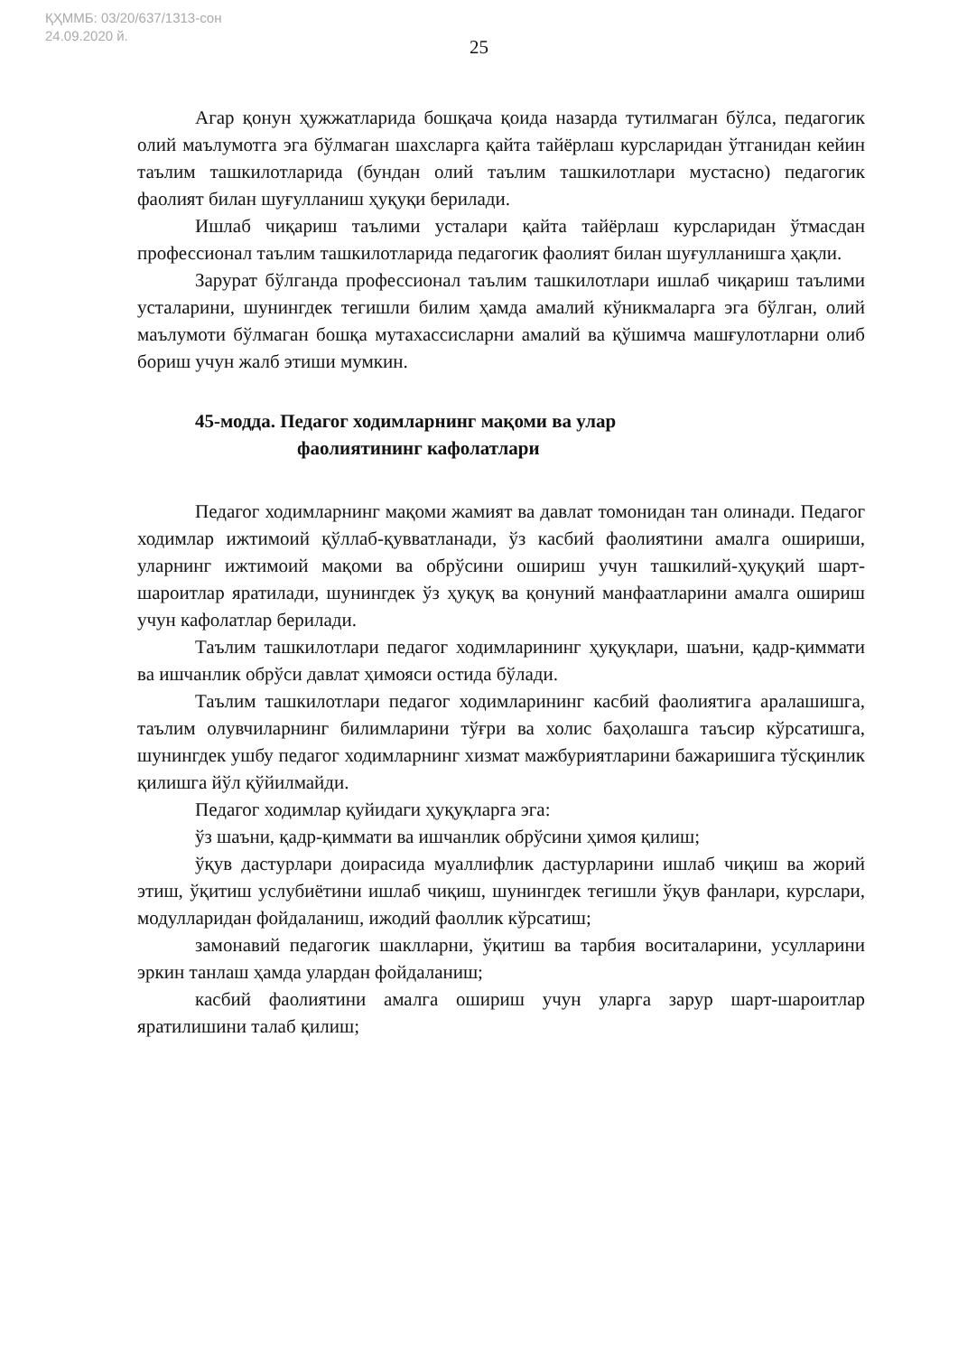ҚҲММБ: 03/20/637/1313-сон
24.09.2020 й.
25
Агар қонун ҳужжатларида бошқача қоида назарда тутилмаган бўлса, педагогик олий маълумотга эга бўлмаган шахсларга қайта тайёрлаш курсларидан ўтганидан кейин таълим ташкилотларида (бундан олий таълим ташкилотлари мустасно) педагогик фаолият билан шуғулланиш ҳуқуқи берилади.
Ишлаб чиқариш таълими усталари қайта тайёрлаш курсларидан ўтмасдан профессионал таълим ташкилотларида педагогик фаолият билан шуғулланишга ҳақли.
Зарурат бўлганда профессионал таълим ташкилотлари ишлаб чиқариш таълими усталарини, шунингдек тегишли билим ҳамда амалий кўникмаларга эга бўлган, олий маълумоти бўлмаган бошқа мутахассисларни амалий ва қўшимча машғулотларни олиб бориш учун жалб этиши мумкин.
45-модда. Педагог ходимларнинг мақоми ва улар
фаолиятининг кафолатлари
Педагог ходимларнинг мақоми жамият ва давлат томонидан тан олинади. Педагог ходимлар ижтимоий қўллаб-қувватланади, ўз касбий фаолиятини амалга ошириши, уларнинг ижтимоий мақоми ва обрўсини ошириш учун ташкилий-ҳуқуқий шарт-шароитлар яратилади, шунингдек ўз ҳуқуқ ва қонуний манфаатларини амалга ошириш учун кафолатлар берилади.
Таълим ташкилотлари педагог ходимларининг ҳуқуқлари, шаъни, қадр-қиммати ва ишчанлик обрўси давлат ҳимояси остида бўлади.
Таълим ташкилотлари педагог ходимларининг касбий фаолиятига аралашишга, таълим олувчиларнинг билимларини тўғри ва холис баҳолашга таъсир кўрсатишга, шунингдек ушбу педагог ходимларнинг хизмат мажбуриятларини бажаришига тўсқинлик қилишга йўл қўйилмайди.
Педагог ходимлар қуйидаги ҳуқуқларга эга:
ўз шаъни, қадр-қиммати ва ишчанлик обрўсини ҳимоя қилиш;
ўқув дастурлари доирасида муаллифлик дастурларини ишлаб чиқиш ва жорий этиш, ўқитиш услубиётини ишлаб чиқиш, шунингдек тегишли ўқув фанлари, курслари, модулларидан фойдаланиш, ижодий фаоллик кўрсатиш;
замонавий педагогик шаклларни, ўқитиш ва тарбия воситаларини, усулларини эркин танлаш ҳамда улардан фойдаланиш;
касбий фаолиятини амалга ошириш учун уларга зарур шарт-шароитлар яратилишини талаб қилиш;